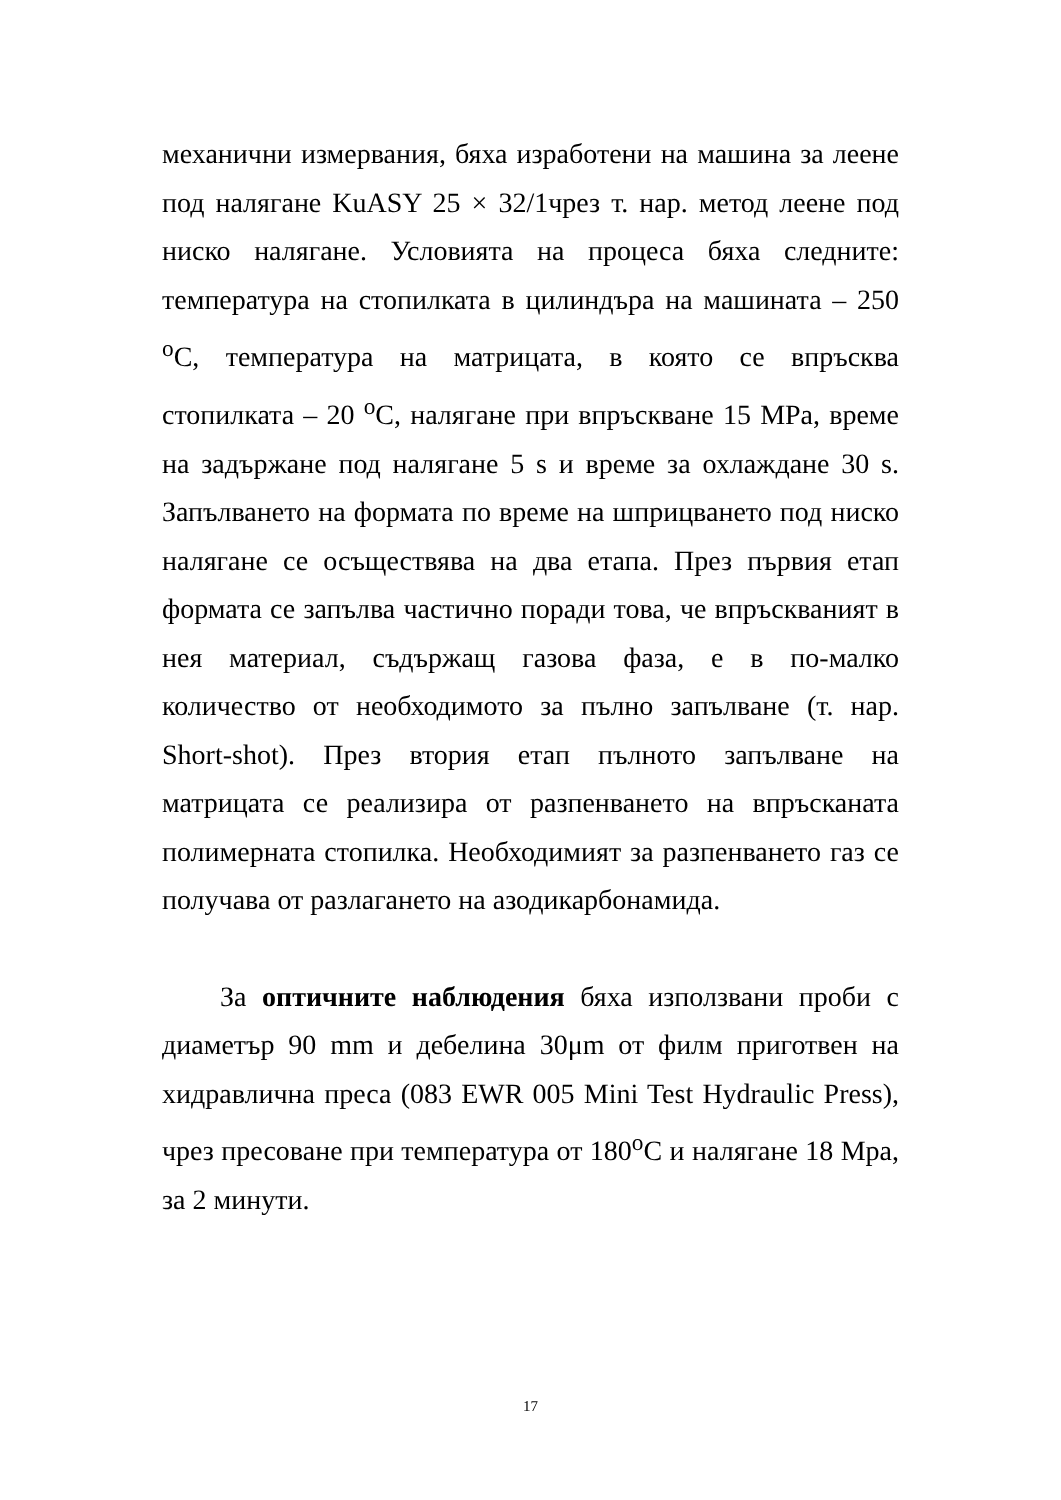механични измервания, бяха изработени на машина за леене под налягане KuASY 25 × 32/1чрез т. нар. метод леене под ниско налягане. Условията на процеса бяха следните: температура на стопилката в цилиндъра на машината – 250 <sup>o</sup>C, температура на матрицата, в която се впръсква стопилката – 20 <sup>o</sup>C, налягане при впръскване 15 MPa, време на задържане под налягане 5 s и време за охлаждане 30 s. Запълването на формата по време на шприцването под ниско налягане се осъществява на два етапа. През първия етап формата се запълва частично поради това, че впръскваният в нея материал, съдържащ газова фаза, е в по-малко количество от необходимото за пълно запълване (т. нар. Short-shot). През втория етап пълното запълване на матрицата се реализира от разпенването на впръсканата полимерната стопилка. Необходимият за разпенването газ се получава от разлагането на азодикарбонамида.
За оптичните наблюдения бяха използвани проби с диаметър 90 mm и дебелина 30μm от филм приготвен на хидравлична преса (083 EWR 005 Mini Test Hydraulic Press), чрез пресоване при температура от 180<sup>o</sup>C и налягане 18 Мра, за 2 минути.
17